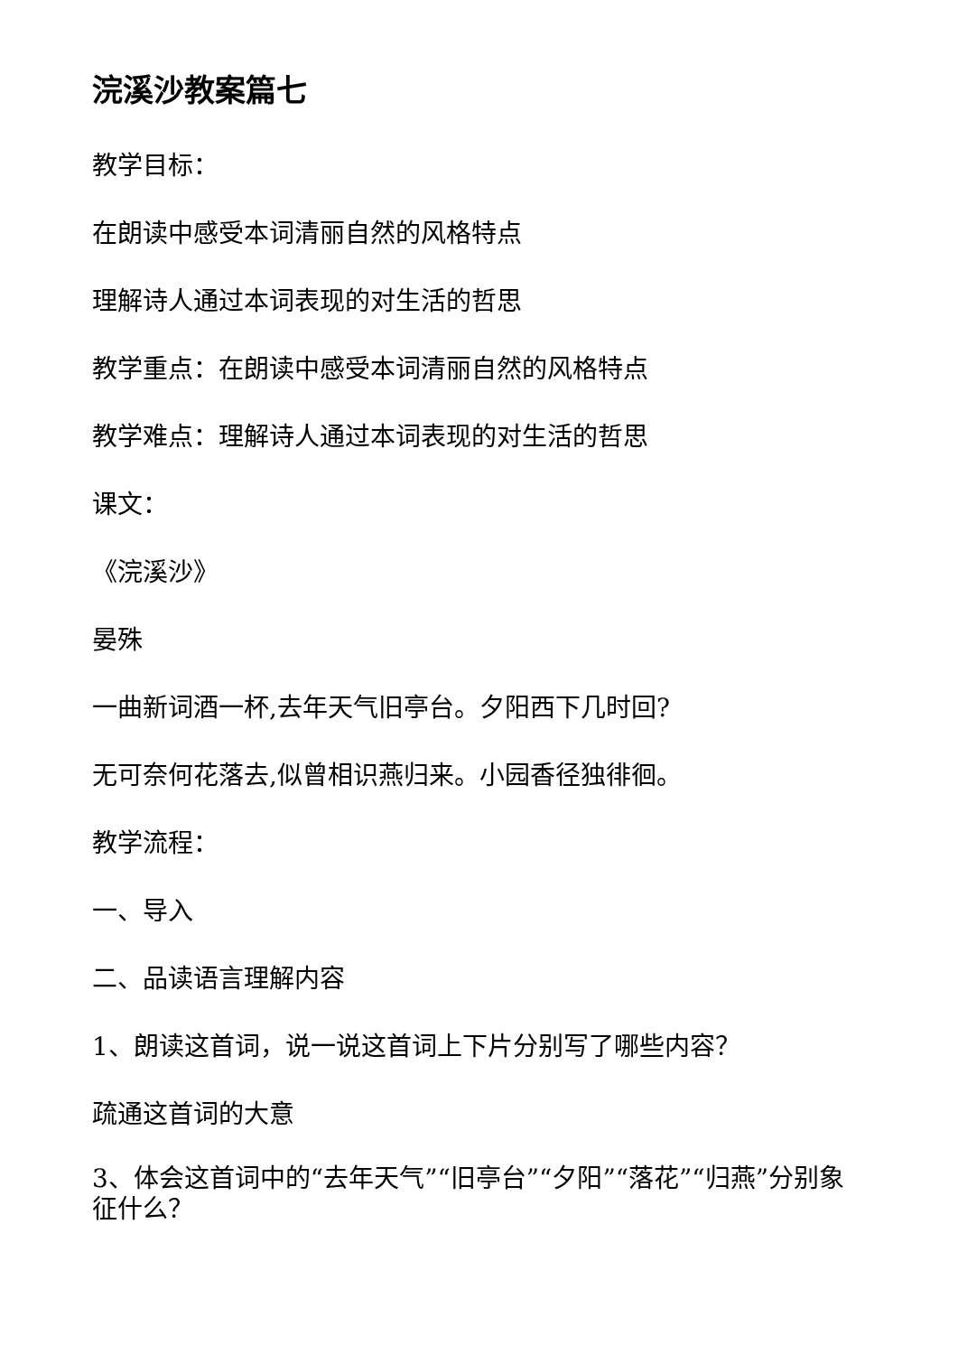浣溪沙教案篇七
教学目标：
在朗读中感受本词清丽自然的风格特点
理解诗人通过本词表现的对生活的哲思
教学重点：在朗读中感受本词清丽自然的风格特点
教学难点：理解诗人通过本词表现的对生活的哲思
课文：
《浣溪沙》
晏殊
一曲新词酒一杯,去年天气旧亭台。夕阳西下几时回?
无可奈何花落去,似曾相识燕归来。小园香径独徘徊。
教学流程：
一、导入
二、品读语言理解内容
1、朗读这首词，说一说这首词上下片分别写了哪些内容？
疏通这首词的大意
3、体会这首词中的“去年天气”“旧亭台”“夕阳”“落花”“归燕”分别象征什么？